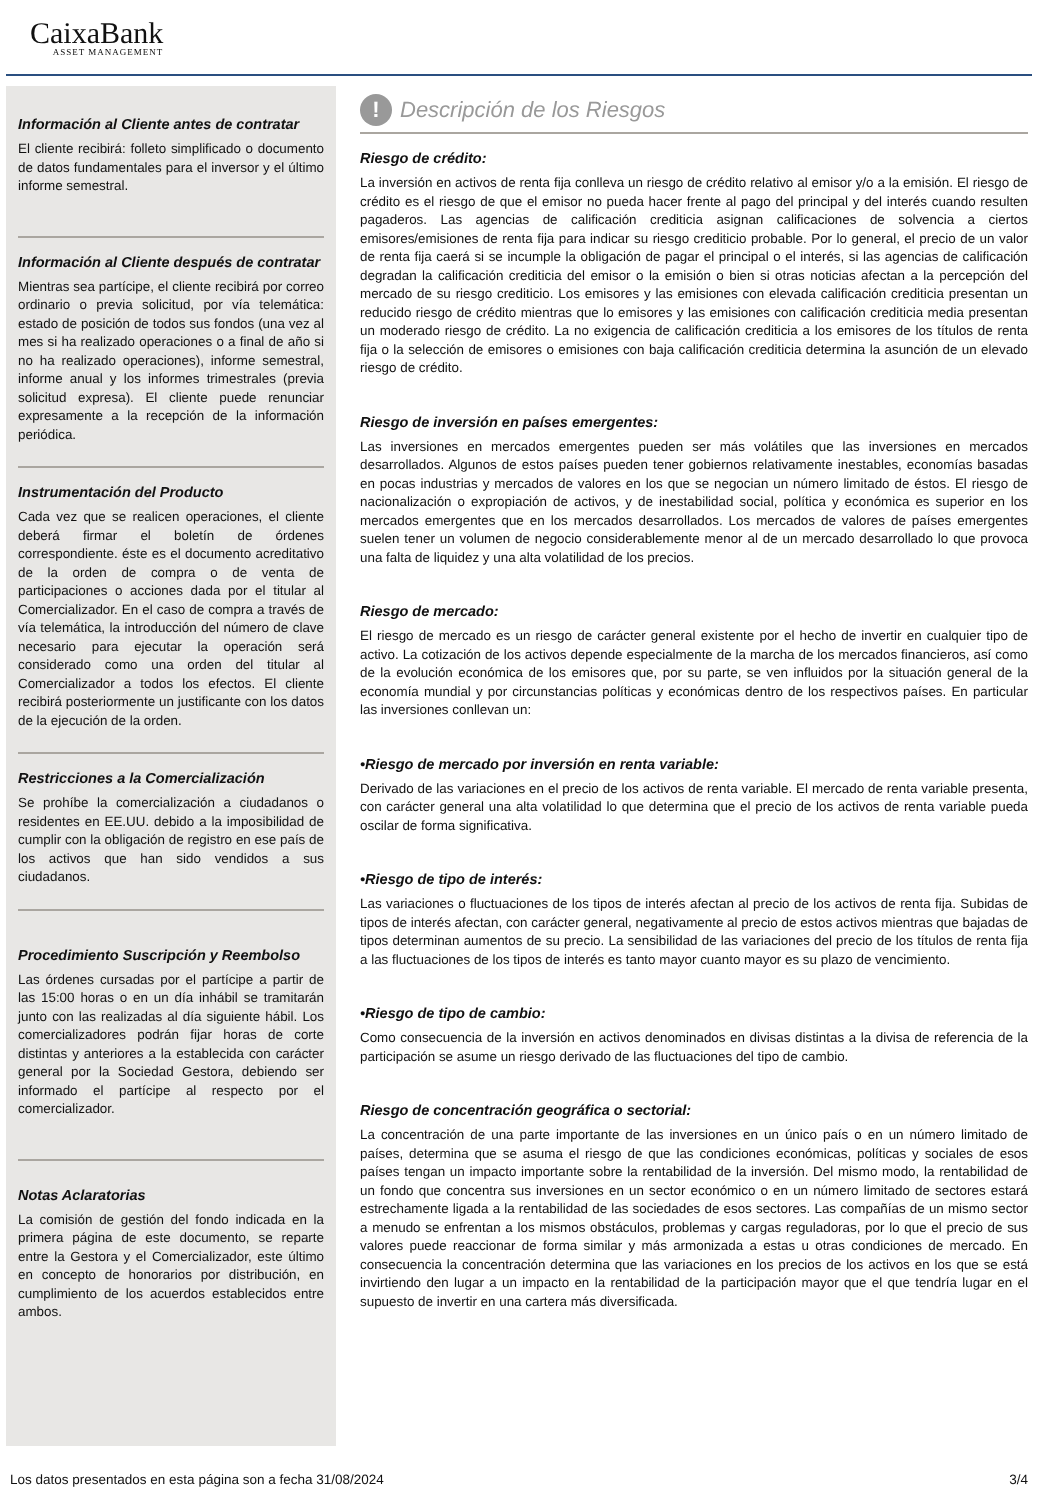CaixaBank
ASSET MANAGEMENT
Información al Cliente antes de contratar
El cliente recibirá: folleto simplificado o documento de datos fundamentales para el inversor y el último informe semestral.
Información al Cliente después de contratar
Mientras sea partícipe, el cliente recibirá por correo ordinario o previa solicitud, por vía telemática: estado de posición de todos sus fondos (una vez al mes si ha realizado operaciones o a final de año si no ha realizado operaciones), informe semestral, informe anual y los informes trimestrales (previa solicitud expresa). El cliente puede renunciar expresamente a la recepción de la información periódica.
Instrumentación del Producto
Cada vez que se realicen operaciones, el cliente deberá firmar el boletín de órdenes correspondiente. éste es el documento acreditativo de la orden de compra o de venta de participaciones o acciones dada por el titular al Comercializador. En el caso de compra a través de vía telemática, la introducción del número de clave necesario para ejecutar la operación será considerado como una orden del titular al Comercializador a todos los efectos. El cliente recibirá posteriormente un justificante con los datos de la ejecución de la orden.
Restricciones a la Comercialización
Se prohíbe la comercialización a ciudadanos o residentes en EE.UU. debido a la imposibilidad de cumplir con la obligación de registro en ese país de los activos que han sido vendidos a sus ciudadanos.
Procedimiento Suscripción y Reembolso
Las órdenes cursadas por el partícipe a partir de las 15:00 horas o en un día inhábil se tramitarán junto con las realizadas al día siguiente hábil. Los comercializadores podrán fijar horas de corte distintas y anteriores a la establecida con carácter general por la Sociedad Gestora, debiendo ser informado el partícipe al respecto por el comercializador.
Notas Aclaratorias
La comisión de gestión del fondo indicada en la primera página de este documento, se reparte entre la Gestora y el Comercializador, este último en concepto de honorarios por distribución, en cumplimiento de los acuerdos establecidos entre ambos.
! Descripción de los Riesgos
Riesgo de crédito:
La inversión en activos de renta fija conlleva un riesgo de crédito relativo al emisor y/o a la emisión. El riesgo de crédito es el riesgo de que el emisor no pueda hacer frente al pago del principal y del interés cuando resulten pagaderos. Las agencias de calificación crediticia asignan calificaciones de solvencia a ciertos emisores/emisiones de renta fija para indicar su riesgo crediticio probable. Por lo general, el precio de un valor de renta fija caerá si se incumple la obligación de pagar el principal o el interés, si las agencias de calificación degradan la calificación crediticia del emisor o la emisión o bien si otras noticias afectan a la percepción del mercado de su riesgo crediticio. Los emisores y las emisiones con elevada calificación crediticia presentan un reducido riesgo de crédito mientras que lo emisores y las emisiones con calificación crediticia media presentan un moderado riesgo de crédito. La no exigencia de calificación crediticia a los emisores de los títulos de renta fija o la selección de emisores o emisiones con baja calificación crediticia determina la asunción de un elevado riesgo de crédito.
Riesgo de inversión en países emergentes:
Las inversiones en mercados emergentes pueden ser más volátiles que las inversiones en mercados desarrollados. Algunos de estos países pueden tener gobiernos relativamente inestables, economías basadas en pocas industrias y mercados de valores en los que se negocian un número limitado de éstos. El riesgo de nacionalización o expropiación de activos, y de inestabilidad social, política y económica es superior en los mercados emergentes que en los mercados desarrollados. Los mercados de valores de países emergentes suelen tener un volumen de negocio considerablemente menor al de un mercado desarrollado lo que provoca una falta de liquidez y una alta volatilidad de los precios.
Riesgo de mercado:
El riesgo de mercado es un riesgo de carácter general existente por el hecho de invertir en cualquier tipo de activo. La cotización de los activos depende especialmente de la marcha de los mercados financieros, así como de la evolución económica de los emisores que, por su parte, se ven influidos por la situación general de la economía mundial y por circunstancias políticas y económicas dentro de los respectivos países. En particular las inversiones conllevan un:
•Riesgo de mercado por inversión en renta variable:
Derivado de las variaciones en el precio de los activos de renta variable. El mercado de renta variable presenta, con carácter general una alta volatilidad lo que determina que el precio de los activos de renta variable pueda oscilar de forma significativa.
•Riesgo de tipo de interés:
Las variaciones o fluctuaciones de los tipos de interés afectan al precio de los activos de renta fija. Subidas de tipos de interés afectan, con carácter general, negativamente al precio de estos activos mientras que bajadas de tipos determinan aumentos de su precio. La sensibilidad de las variaciones del precio de los títulos de renta fija a las fluctuaciones de los tipos de interés es tanto mayor cuanto mayor es su plazo de vencimiento.
•Riesgo de tipo de cambio:
Como consecuencia de la inversión en activos denominados en divisas distintas a la divisa de referencia de la participación se asume un riesgo derivado de las fluctuaciones del tipo de cambio.
Riesgo de concentración geográfica o sectorial:
La concentración de una parte importante de las inversiones en un único país o en un número limitado de países, determina que se asuma el riesgo de que las condiciones económicas, políticas y sociales de esos países tengan un impacto importante sobre la rentabilidad de la inversión. Del mismo modo, la rentabilidad de un fondo que concentra sus inversiones en un sector económico o en un número limitado de sectores estará estrechamente ligada a la rentabilidad de las sociedades de esos sectores. Las compañías de un mismo sector a menudo se enfrentan a los mismos obstáculos, problemas y cargas reguladoras, por lo que el precio de sus valores puede reaccionar de forma similar y más armonizada a estas u otras condiciones de mercado. En consecuencia la concentración determina que las variaciones en los precios de los activos en los que se está invirtiendo den lugar a un impacto en la rentabilidad de la participación mayor que el que tendría lugar en el supuesto de invertir en una cartera más diversificada.
Los datos presentados en esta página son a fecha 31/08/2024 3/4